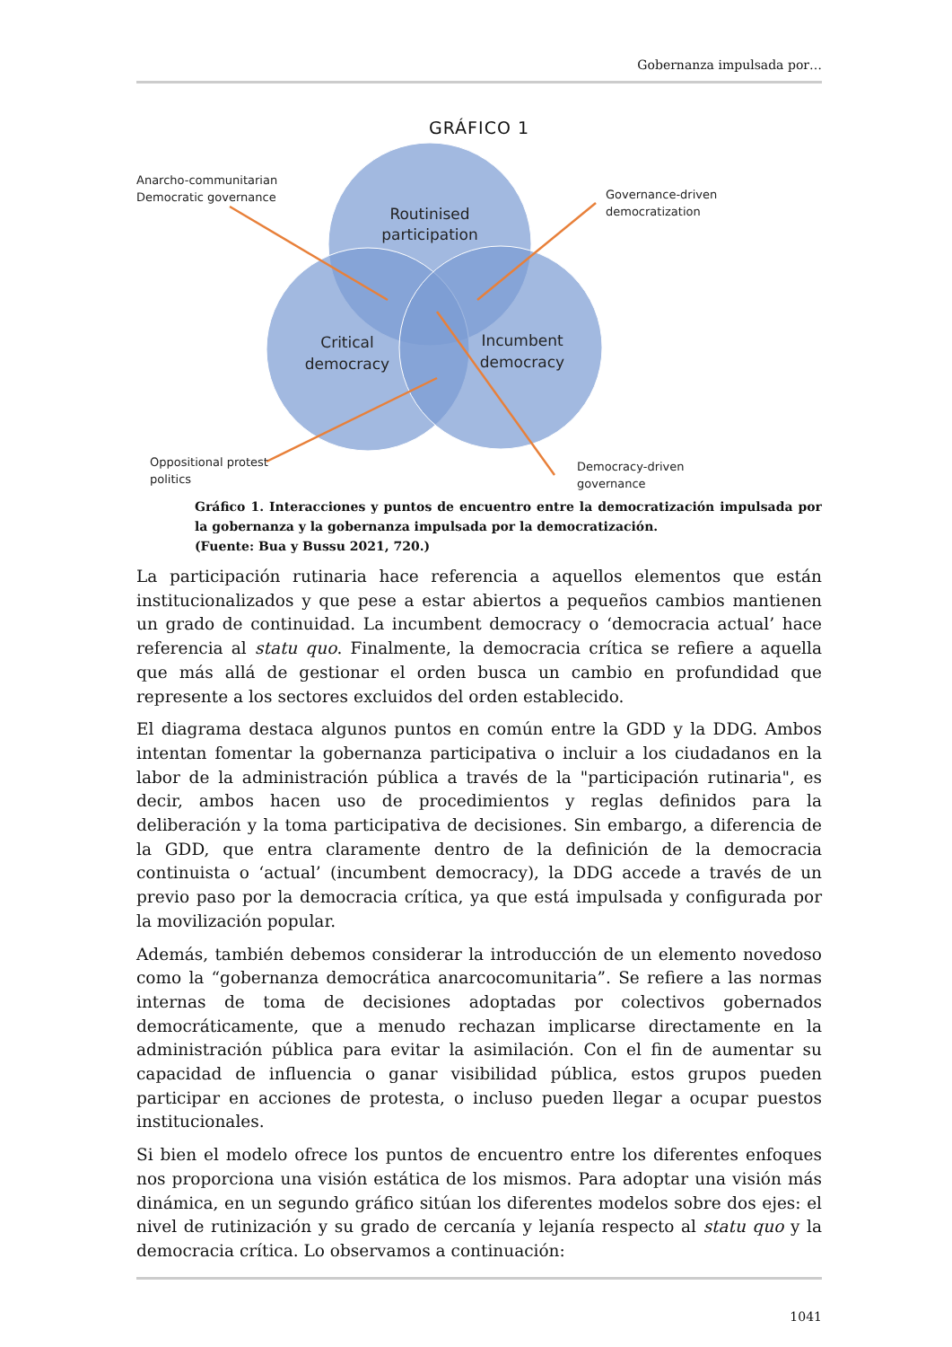Gobernanza impulsada por…
GRÁFICO 1
Routinised
participation
Critical
democracy
Incumbent
democracy
Anarcho-communitarian
Democratic governance
Governance-driven
democratization
Oppositional protest
politics
Democracy-driven
governance
Gráfico 1. Interacciones y puntos de encuentro entre la democratización impulsada por la gobernanza y la gobernanza impulsada por la democratización.
(Fuente: Bua y Bussu 2021, 720.)
La participación rutinaria hace referencia a aquellos elementos que están institucionalizados y que pese a estar abiertos a pequeños cambios mantienen un grado de continuidad. La incumbent democracy o ‘democracia actual’ hace referencia al statu quo. Finalmente, la democracia crítica se refiere a aquella que más allá de gestionar el orden busca un cambio en profundidad que represente a los sectores excluidos del orden establecido.
El diagrama destaca algunos puntos en común entre la GDD y la DDG. Ambos intentan fomentar la gobernanza participativa o incluir a los ciudadanos en la labor de la administración pública a través de la "participación rutinaria", es decir, ambos hacen uso de procedimientos y reglas definidos para la deliberación y la toma participativa de decisiones. Sin embargo, a diferencia de la GDD, que entra claramente dentro de la definición de la democracia continuista o ‘actual’ (incumbent democracy), la DDG accede a través de un previo paso por la democracia crítica, ya que está impulsada y configurada por la movilización popular.
Además, también debemos considerar la introducción de un elemento novedoso como la “gobernanza democrática anarcocomunitaria”. Se refiere a las normas internas de toma de decisiones adoptadas por colectivos gobernados democráticamente, que a menudo rechazan implicarse directamente en la administración pública para evitar la asimilación. Con el fin de aumentar su capacidad de influencia o ganar visibilidad pública, estos grupos pueden participar en acciones de protesta, o incluso pueden llegar a ocupar puestos institucionales.
Si bien el modelo ofrece los puntos de encuentro entre los diferentes enfoques nos proporciona una visión estática de los mismos. Para adoptar una visión más dinámica, en un segundo gráfico sitúan los diferentes modelos sobre dos ejes: el nivel de rutinización y su grado de cercanía y lejanía respecto al statu quo y la democracia crítica. Lo observamos a continuación:
1041